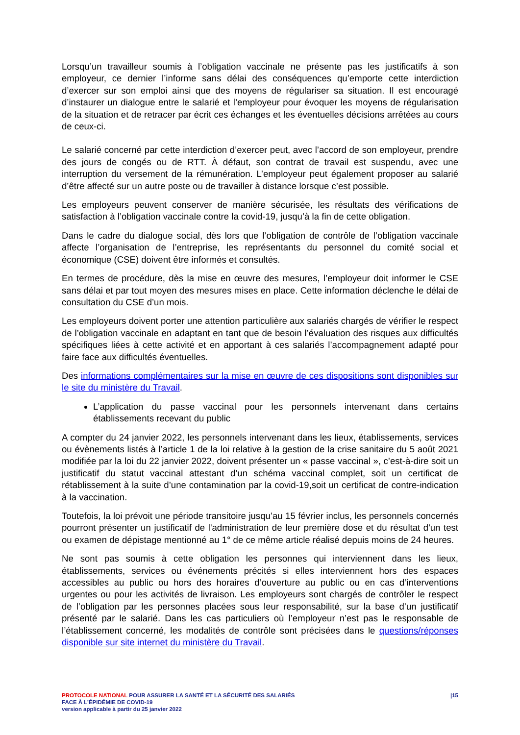Lorsqu’un travailleur soumis à l’obligation vaccinale ne présente pas les justificatifs à son employeur, ce dernier l’informe sans délai des conséquences qu’emporte cette interdiction d’exercer sur son emploi ainsi que des moyens de régulariser sa situation. Il est encouragé d’instaurer un dialogue entre le salarié et l’employeur pour évoquer les moyens de régularisation de la situation et de retracer par écrit ces échanges et les éventuelles décisions arrêtées au cours de ceux-ci.
Le salarié concerné par cette interdiction d’exercer peut, avec l’accord de son employeur, prendre des jours de congés ou de RTT. À défaut, son contrat de travail est suspendu, avec une interruption du versement de la rémunération. L’employeur peut également proposer au salarié d’être affecté sur un autre poste ou de travailler à distance lorsque c’est possible.
Les employeurs peuvent conserver de manière sécurisée, les résultats des vérifications de satisfaction à l’obligation vaccinale contre la covid-19, jusqu’à la fin de cette obligation.
Dans le cadre du dialogue social, dès lors que l’obligation de contrôle de l’obligation vaccinale affecte l’organisation de l’entreprise, les représentants du personnel du comité social et économique (CSE) doivent être informés et consultés.
En termes de procédure, dès la mise en œuvre des mesures, l’employeur doit informer le CSE sans délai et par tout moyen des mesures mises en place. Cette information déclenche le délai de consultation du CSE d’un mois.
Les employeurs doivent porter une attention particulière aux salariés chargés de vérifier le respect de l’obligation vaccinale en adaptant en tant que de besoin l’évaluation des risques aux difficultés spécifiques liées à cette activité et en apportant à ces salariés l’accompagnement adapté pour faire face aux difficultés éventuelles.
Des informations complémentaires sur la mise en œuvre de ces dispositions sont disponibles sur le site du ministère du Travail.
L’application du passe vaccinal pour les personnels intervenant dans certains établissements recevant du public
A compter du 24 janvier 2022, les personnels intervenant dans les lieux, établissements, services ou évènements listés à l’article 1 de la loi relative à la gestion de la crise sanitaire du 5 août 2021 modifiée par la loi du 22 janvier 2022, doivent présenter un « passe vaccinal », c’est-à-dire soit un justificatif du statut vaccinal attestant d’un schéma vaccinal complet, soit un certificat de rétablissement à la suite d’une contamination par la covid-19,soit un certificat de contre-indication à la vaccination.
Toutefois, la loi prévoit une période transitoire jusqu’au 15 février inclus, les personnels concernés pourront présenter un justificatif de l'administration de leur première dose et du résultat d'un test ou examen de dépistage mentionné au 1° de ce même article réalisé depuis moins de 24 heures.
Ne sont pas soumis à cette obligation les personnes qui interviennent dans les lieux, établissements, services ou événements précités si elles interviennent hors des espaces accessibles au public ou hors des horaires d’ouverture au public ou en cas d’interventions urgentes ou pour les activités de livraison. Les employeurs sont chargés de contrôler le respect de l’obligation par les personnes placées sous leur responsabilité, sur la base d’un justificatif présenté par le salarié. Dans les cas particuliers où l’employeur n’est pas le responsable de l’établissement concerné, les modalités de contrôle sont précisées dans le questions/réponses disponible sur site internet du ministère du Travail.
PROTOCOLE NATIONAL POUR ASSURER LA SANTÉ ET LA SÉCURITÉ DES SALARIÉS
FACE À L’ÉPIDÉMIE DE COVID-19
version applicable à partir du 25 janvier 2022
|15